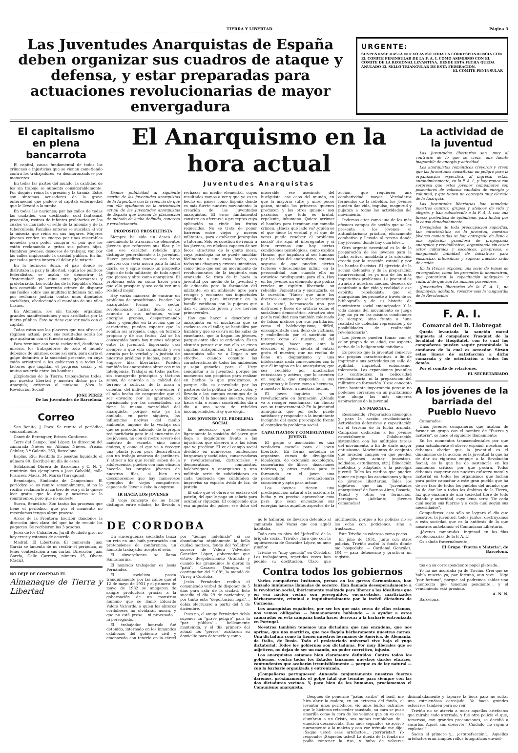TIERRA Y LIBERTAD Página 3
Las Juventudes Anarquistas de España deben organizar sus cuadros de ataque y defensa, y estar preparadas para actuaciones revolucionarias de mayor envergadura
URGENTE:
SUSPENDASE HASTA NUEVO AVISO TODA LA CORRESPONDENCIA CON EL COMITE PENINSULAR DE LA F. A. I. COMO ASIMISMO CON EL COMITE DE LA REGIONAL LEVANTINA. DESDE ESTA FECHA QUEDA ANULADO EL SELLO TRIANGULAR DE ESTA FEDERACION.
EL COMITE PENINSULAR
El capitalismo en plena bancarrota
El capital, causa fundamental de todos los crímenes e injusticias que se vienen cometiendo contra los trabajadores, va desmoronándose por momentos.
En todas las partes del mundo, la cantidad de los sin trabajo se aumenta considerablemente. Por doquier reina la opresión y la tiranía. Estos son síntomas acusadores de la grave enfermedad que padece el capital; enfermedad que le llevará a la tumba.
En todas las naciones; por las calles de todas las ciudades, van desfilando, cual fantasmal procesión, rostros de infantes proletarios en los cuales va marcado el sello de la anemia y de la tuberculosis. Familias enteras se suicidan al ver la miseria que reina en sus hogares. Mujeres jóvenes venden su cuerpo por unas miserables monedas para poder comprar el pan que les están reclamando a gritos sus pobres hijos. Hombres jóvenes, deseosos de trabajar, van por las calles implorando la caridad pública. En fin, por todas partes impera el dolor y la miseria.
En la hermosa Suiza, el país donde se disfrutaba la paz y la libertad, según los políticos federalistas, se acaba de demostrar la "fraternidad" que reina entre gobernantes y proletariado. Los soldados de la República Suiza han cometido el horrendo crimen de disparar sus fusiles sobre una multitud indefensa tan sólo por reclamar justicia contra unos diputados socialistas, obedeciendo al mandato de sus viles tiranos.
En Alemania, los sin trabajo organizan grandes manifestaciones y son arrollados por la fuerza pública. Esto no tiene que ver nada con el capital.
Todos estos son los placeres que nos ofrece el régimen actual; pero sus resultados serán los que acabarán con el funesto capitalismo.
Para terminar con tanta esclavitud, desdicha y miseria, los trabajadores de todo el mundo debemos de unirnos, como así será, para darle el golpe definitivo a la sociedad presente, en cuya caída arrastrará a los gobiernos y a todos los factores que impidan el progreso social y el mutuo acuerdo entre los hombres.
¡Explotados de la Tierra; trabajadores todos: por nuestra libertad y nuestra dicha; por la Anarquía; gritemos al unísono: ¡Viva la Revolución Social!
JOSE PEREZ
De las Juventudes de Barcelona.
Correo
San Benito, J. Pozo: Se remite el periódico semanalmente.
Canet de Berenguer, Brines: Conforme.
Torre del Campo, José López: La dirección del camarada Nieves es: Alfonso Nieves, Prisión Celular, 3.ª Galería, 263, Barcelona.
Esplús, Riu: Recibido 25 pesetas liquidado el número 80. Escribiré un día de estos.
Solidaridad Obrera de Barcelona y C. N. T. remitirán dos ejemplares a José Gabaldá, calle Francesc Maciá, 34, Marsá (Tarragona).
Benniaojan, Sindicato de Campesinos: El periódico se os remite semanalmente, si no lo recibís reclamarle al cartero de esa y si lo quiere leer gratis, que lo diga y nosotros se lo remitiremos, pero que no moleste.
Sueca, Benedicto: Son tantos los procesos que tiene el periódico, que por el momento no recordamos tengas algún proceso.
Arcos de la Frontera: Escribir dándonos la dirección bien clara del que ha de recibir los paquetes. Se recibieron las 3 pesetas.
Jerez de los Caballeros, Jarall Recibido giro, no hay error y estamos de acuerdo.
Madrid, El Libertario: El camarada Juan García se lamenta de no recibir el periódico, ni tener contestación a sus cartas. Dirección: Juan García, Calle Carrera, número 15, Olvera (Cádiz).
NO DEJE DE COMPRAR EL
Almanaque de Tierra y Libertad
El Anarquismo en la hora actual
Juventudes Anarquistas
Damos publicidad al siguiente escrito de las juventudes anarquistas de la Argentina con la creencia de que con ello ayudamos en la orientación actual de las Juventudes anarquistas de España que buscan la plasmación de método de lucha definido, concreto y revolucionario.
PROPOSITO PROSELITISTA
Siempre ha sido un deseo del movimiento la atracción de elementos jóvenes que refuercen sus filas y le den ese carácter rebelde que distingue generalmente a la juventud. Hacer prosélitos nuevos con brios nuevos; con savia nueva para la lucha diaria, es y sigue siendo un propósito lógico de todo militante, de todo aquel que piensa y obra como anarquista. El problema está en cómo hacer para que ello prospere y sea cada vez una realidad mejor.
Hay varias maneras de encarar un problema de proselitismo. Pueden los anarquistas formar su sector revolucionario, luchar desde él de acuerdo a sus métodos, volcar energías propias, desparramando ideas y ejemplos en la acción que lo caracteriza; pueden esperar que la semilla así arrojada, caiga en terreno propicio y dé sus frutos. Así se ha conseguido hasta hoy nuevos adeptos entre la juventud. Esperando casi siempre a que ella comprenda y sea atraída por la verdad y la justicia de nuestras prédicas y luchas, para que engrose filas libertarias. Pueden también los anarquistas obrar con más inteligencia. Trabajar en todas partes, sin transgredir principios y tácticas sanas, de acuerdo a la calidad del terreno a cultivar, de la masa a orientar, del individuo a convencer. Y el solo hecho de comprender que el ser envuelto por la ignorancia o aprisionado por las necesidades, no tiene la misma mentalidad del anarquista, porque éste ya ha anulado, en parte siquiera, las influencias nocivas del medio ambiente, impone de la ventaja con que se procede, saliendo de la propia red partidaria para ir al encuentro de los jóvenes, no con el rostro severo del maestro de escuela, sino como amigos, y como el que va a recoger una planta joven para desarrollarla con un trabajo amoroso de jardinero. Y atraer a los que recién saben de la adolescencia, pueden con más eficacia hacerlo los propios jóvenes de nuestras filas, si bien no desconocemos que hay numerosos ejemplos de viejos compañeros, capaces de llevar a cabo la empresa.
IR HACIA LOS JOVENES
El viejo concepto de no hacer distingos entre edades, ha llevado a rechazar un medio elemental, cuyos resultados vamos a ver y que ya es un hecho en países como España donde es más fuerte nuestro movimiento: la creación de las juventudes anarquistas. El error fundamental consiste en aferrarse a preceptos cuya aplicación no rinde los frutos requeridos. No se trata de poner barreras entre viejos y nuevos militantes, para establecer jerarquías o tutorías. Sólo es cuestión de reunir a los jóvenes, en núcleos capaces de ser focos atractivos de la gente moza, cuya psicología no se puede amoldar fácilmente a una cosa hecha, con todos sus choques y errores intestinos, como tiene que ser un movimiento de revolucionarios de la izquierda más avanzada. Se trata de ir hacia la juventud por medio de la juventud y de educarla para la formación del militante, en un ambiente apto para recoger y encauzar sus inquietudes juveniles y para intervenir en la batalla cotidiana con la pujanza que dan el músculo joven y los nervios primaverales.
Hay que hacer o descubrir al anarquista en el muchacho que se esclaviza en el taller, se bestializa por hambre y que se castra en las aulas de enseñanza, que lo hagan los jóvenes, porque entre ellos se entienden. Es un absurdo pensar que con ello se crean capillas antagónicas. El movimiento anarquista sólo va a llegar a ser efectivo, cuando consulte las características de todos los ambientes y sepa ganarlos para sí. Urge conquistar a la juventud, porque los momentos son propicios para realizar en hechos lo que predicamos, y porque ella es acorralada por los pastores de la política de todo color, y llevada a los campos enemigos de la libertad. O la hacemos nuestra, yendo hacia ella, o somos constreñidos día a día a una secta de rebeldes incomprendidos. Hay que elegir.
LOS JOVENES Y EL PROBLEMA SOCIAL
Es necesario que esbocemos ligeramente la posición del joven que llega a inquietarse frente a las injusticias que observa o a las ideas que ve predicar. El ve el campo social dividido en numerosas tendencias: burguesas y socialistas, conservadoras y revolucionarias, dictatoriales y democráticas, comunistas, bolcheviques y anarquistas y una múltiple serie de subdivisiones en cada tendencia que confunden de improviso su espíritu ávido de luz, de justicia.
El sabe que el obrero es esclavo del patrón, del que le paga un salario para acumular riquezas. El comprende que esa angustia del pobre, ese dolor del miserable, ese asesinato del huelguista, ese caos del mundo, en que la mayoría sufre y unos pocos gozan, siendo los primeros quienes producen y los otros quienes son parásitos, que todo es brutal, repelente, inhumano. Quiere arrimar el hombro para terminar con tamaño crimen. ¿Hacia qué lado va? ¿quién es el que tiene la verdad y el que de veras puede resolver el problema social? He aquí el interogante; y si bien creemos que hay ciertas condiciones psicológicas, como explica Hamon, que impulsan al ser humano por las vías del anarquismo, estamos seguros de que pueden ciertos factores educacionales influir en la personalidad, aun cuando ella no estuviese predispuesta para ello. Hay en los jóvenes un elemento que podría revelar un espíritu libertario: su rebeldía. Fomentarla y encauzarla, es la cuestión. "Hacer que ante los diversos caminos que se le presentan a la vista", hermoseado uno por disfraces y flores de artificio como el socialismo democrático, atractivo otro por la realidad rusa también coloreada de falsos matices por sus partidarios, como el bolcheviquismo; difícil, ensangrentado casi, lleno de víctimas, y embellecido por el sacrificio un tercero como el nuestro, el del anarquismo; hacer que ante la elección, el joven sienta al entrar grato el nuestro; que no reciba de lleno un dogmatismo y una intolerancia nada consecuentes con lo que él imagina en los anarquistas; que sea recibido por muchachos entusiastas y activos, que lo orienten en seguida, que respondan a sus preguntas y le lleven como a hermano, a nuestros libros, a nuestras luchas.
El joven inquieto es un revolucionario en formación. ¿Dónde va a recoger enseñanzas, sin chocar con su temperamento? En la juventud anarquista, que por serlo, puede satisfacer y responder a la inquietante incógnita del mozo preocupado frente al complicado problema social.
CAPACITACION Y COMBATIVIDAD JUVENIL
El grupo o asociación es una verdadera escuela para el joven libertario. En forma metódica se organizan cursos de divulgación ideológica, de extensión sociológica, comentarios de libros, discusiones teóricas, y otros medios para ir formando en el joven una personalidad revolucionaria consciente y apta para actuar.
Los jóvenes tienen una predisposición natural a la acción, a la lucha y es preciso aprovechar esto para que sean encauzadas sus energías hacia aquellos aspectos de la acción, que requieren una combatividad mayor. Verdaderos fermentos de la rebeldía, los jóvenes pueden dar vida, impulso, magnitud y pujanza a todas las actividades del movimiento.
Podemos citar como uno de los más eficaces campos de acción que se les presenta a los jóvenes: el antimilitarismo práctico, eficazmente combativo y llevado al tereno donde hay jóvenes, donde hay cuarteles...
Otra urgente necesidad es la de la preparación de los jóvenes para la lucha activa, amoldada a la situación creada por la reacción estatal y por las bandas fascistas. El ejercicio de la acción defensiva y de la preparación insurreccional, es ya uno de los más imperativos problemas. La juventud es atraída a nuestros medios, deseosa de contribuir a dar vida y realidad a ese espíritu rebelionista que el anarquismo les promete a través de su bibliografía y de su historia de movimiento social emancipador. Y la vida misma del movimiento se juega hoy, no ya en las mismas condiciones de siempre, sino frente a "una realidad de violentas represiones y de posibilidades de realización revolucionaria".
Los jóvenes pueden tomar con el calor propio de su edad, ese aspecto activo de la beligerancia cotidiana.
Es preciso que la juventud conserve sus propias características, a fin de imprimir a sus actividades un sello de agilidad, inquietud, entusiasmo, tolerancia. Las expansiones juveniles no contradicen la belicosidad revolucionaria, ni la preparación del militante en formación. Y ese concepto tiene bastante importancia porque no podemos cerrarnos en un puritanismo que ahoga las más sinceras aspiraciones de la juvenud.
EN MARCHA...
Resumiendo: rPeparación ideológica y para la acción revolucionaria. Actividades defensivas y capacitación en el terreno de la lucha armada. Campañas dedicadas a los jóvenes especialmente. Colaboración sistemática con las múltiples tareas del movimiento, a fin de darle mayor entusiasmo. Movimientos de conjunto que invaden campos en que pueden los jóvenes actuar (maestros, soldados, estudiantes, etc.) Educación metódica y adaptada a la psicolgía juvenil: Tales los medios que pueden poner en juego las asociaciones y ligas de jóvenes libertarios. Tales los objetivos que las "juventudes anarquistas" de Buenos Aires, Rosario, Tandil y otras en formación, persiguen. ¡Adelante, jóvenes camaradas!
DE CORDOBA
Un sinvergüenza socialista lanza un reto en una bufa peroración con pretensiones de conferencia; un honrado trabajador acepta el reto.
El sinvergüenza se llama Santamarina.
El honrado trabajador es Jesús Fernández.
El... socialista pasea tranquilamente por las calles que el 12 de mayo de 1931 y el primero de mayo de 1932 se anegaron de sangre productora gracias a la gobernación de un monstruo humano que se llamó Eduardo Valera Valverde, a quien los obreros cordobeses no olvidarán nunca, y que no está preso... ni procesado... ni perseguido...
El trabajador honrado fué detenido, internado en los inmundos calabozos del gobierno civil y amenazado con tenerlo en la cárcel por "tiempo indefinido" si no abandonaba rápidamente la bella ciudad morisca, feudo del "célebre" sucesor de Valera Valverde: González López, gobernador que estuvo desgobernando Granada y cuando los granadinos le dieron la "patá", Casares Quiroga, el continuador del "108", lo mandó de Virrey a Córdoba.
Jesús Fernández recibió el comunicado verbal de disponer de 5 días para salir de la ciudad. Esto sucedía el día 29 de noviembre, y por tanto esta "deportación legal"... debía efectuarse a partir del 4 de diciembre.
Pues no, el amigo Fernández debía suponer un "grave peligro" para la "paz pública"... bellcamente mantenida, y el día primero del actual los "perros" asaltaron su domicilio para detenerle y como
no le hallaron, se llevaron detenido al camarada José Vacas que con aquél habitaba.
Todo esto es obra del "Jefecillo" de la brigada social, Triviño; claro que con la aquiescencia de González López, su amo y señor.
Triviño es "muy querido" en Córdoba. Los trabajadores, repetidas veces han pedido su destitución. Claro que inútilmente, porque a los policías no se les echa con peticiones, sino a trastazos...
Este Triviño es valeroso como pocos.
En julio de 1931, junto con otros policías, Triviño asaltó la fonda donde me hospedaba — Cardenal González, 104 — para detenerme y practicar un registro.
Contra todos los gobiernos
Varios compañeros lusitanos, presos en las garras Carmonianas, han lanzado innúmeras llamadas de socorro. Han llamado desesperadamente a la revolución social, ibéricamente realizada para liberar a los idealistas que en esa nación vecina son perseguidos, encarcelados, martirizados bárbaramente, criminal e inquisitorialmente por la incivil dictadura de Carmona.
Los anarquistas españoles, por ser los que más cerca de ellos estamos, nos vemos obligados — humanamente hablando — a ayudar a estos camaradas en esta campaña hasta hacer derrocar a la barbarie entronizada en Portugal.
Nosotros también tenemos una dictadura que nos encadena, que nos oprime, que nos martiriza, que nos flagela bárbaramente nuestras carnes. Una dictadura como la tienen nuestros hermanos de América, de Alemania, de Italia, de Rusia. Todo el proletariado universal vive bajo el yugo dictatorial. Todos los gobiernos son dictaduras. Por muy liberales que se adjetiven, no dejan de ser un mando, un poder coercitivo, injusto.
Los anarquistas estamos bien claramente definidos. Contra todos los gobiernos, contra todos los Estados lanzamos nuestros dardos eficaces, contundentes que acabarán irremisiblemente — porque es de ley natural — con la barbarie organizada y entronizada.
¡Compañeros portugueses! Aunando conjuntamente nuestras fuerzas daremos, próximamente, el golpe fatal que termine para siempre con las dos dictaduras vecinas. Y, para bien de los humanos, proclamemos el Comunismo anarquista.
La actividad de la juventud
Las Juventudes libertarias son, muy al contrario de lo que se creía, una fuente inagotable de energía y actividad.
Los anarquistas románticos creyeron y creen que las Juventudes constituían un peligro para la organización específica, al ingresar éstas, autonómicamente, en la F. A. I., y hoy vemos con sorpresa que estos jóvenes compañeros son poseedores de valiosos caudales de energía y voluntad, y que tienen un concepto muy elevado de la Anarquía.
Las Juventudes libertarias han inundado nuestros centros, grupos y ateneos de vida y alegría, y han robustecido a la F. A. I. con una fuerza portentosa de optimismo, para luchar por la causa denodadamente.
Despojados de toda preocupación supérflua, tan característica en la juventud, nuestros jóvenes camaradas se han entregado de lleno a una agitación grandiosa de propaganda anárquica y reivindicativa, organizando sin cesar actos culturales y escénicos, pro-presos, e imaginando infinidad de iniciativas para ensanchar, intensificar y superar nuestro radio de acción.
En la Prensa exponen una serie de temas de envergadura, como los presentes lo demuestran, que potentizan la capacitación anárquica y cultural de que son los mismos poseedores.
¡Juventudes libertarias de la F. A. I., no desmayéis; adelante, vosotros sois la vanguardia de la Revolución!
F. A. I.
Comarcal del B. Llobregat
Queda levantada la sanción moral impuesta al compañero Frasquet de la localidad de Hospitalet, con lo cual los compañeros pueden seguir prestándole la confianza de la cual es acreedor. Sirvan estas líneas de satisfacción a dicho camarada y de orientación a todos los demás.
Por el comité de relaciones,
EL SECRETARIADO
A los jóvenes de la barriada del Pueblo Nuevo
Camaradas:
Unos jóvenes compañeros que acaban de formar un grupo con el nombre de "Fuerza y materia", os hace el siguiente llamamiento:
En los momentos transcendentales por que pasa actualmente el obrero español, nosotros no debemos olvidar que la juventud es el dinamismo de la acción: es la juventud la que ha de dar su vigoroso empuje a la Revolución Social; es la que ha de sostenerla en los momentos críticos por que pasará. Todos debemos cooperar con nuestro esfuerzo moral y material en todos los organismos que luchan para poder capacitar a este gran pueblo que ha de ser faro de todos los pueblos del mundo; que ha de dar luz a todos los ámbitos de la Tierra, luz que emanará de una sociedad libre de todo Estado y autoridad, cuyo lema será: "De cada cual según sus fuerzas y a cada cual según sus necesidades".
Compañeros: esto sólo se logrará el día que nosotros, la juventud, todos juntos, destruyamos a esta sociedad que es la antítesis de la que nosotros anhelamos: el Comunismo Libertario.
¡Jóvenes camaradas: ingresad en las filas revolucionarias de la F. A. I.!
Os saluda fraternalmente,
El Grupo "Fuerza y Materia", de Barcelona.
tos en su correspondiente papel plateado...
Yo no me acordaba ya de Triviño. Creí que se había muerto ya; por fortuna, aun vive... Digo "por fortuna", porque así podremos saldar una cuentecita que tenemos pendiente... y el vencimiento está próximo.
A. N. N.
Barcelona.
Después de ponerme "patas arriba" el baúl, me hizo abrir la maleta; en un extremo del fondo, al levantar unos periódicos, vió unos bultos extraños que le hicieron retroceder asustado, su cara se puso amarilla como la cera de los velones que en su casa alumbran a un Cristo, sus manos temblaban de... emoción desconocida. Tras unos segundos, se acercó nuevamente a la maleta y con voz trémula me dijo: ¡Saque usted esas artefactos... ¡terrorista!! Yo respondo: ¡Sáquelos usted! La dueña de la fonda no podía contener la risa, y hubo de volverse disimuladamente y taparse la boca para no soltar una estruendosa carcajada. Yo hacía grandes esfuerzos también para no reír.
Triviño no se atrevía a tocar aquellos artefactos que miraba todo aterrado, y fué otro policía el que, temeroso, con grandes precauciones, se decidió a sacarlos. Aquél, aún observó: "¡Cuidado, no vayan a explotar!"
Sacan el primero y... ¡estupefacción!... Aquellos artefactos eran simples rollos fotográficos envuel-